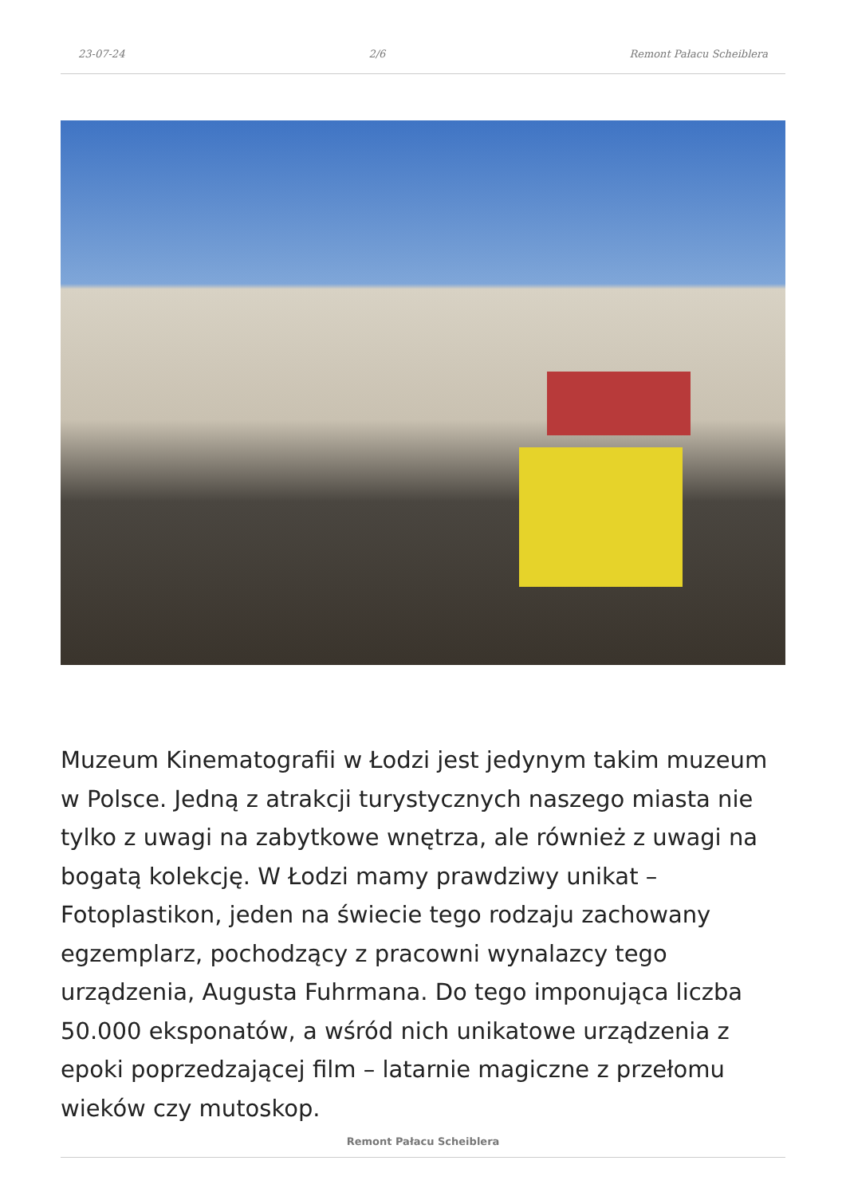23-07-24 2/6 Remont Pałacu Scheiblera
Muzeum Kinematografii w Łodzi jest jedynym takim muzeum w Polsce. Jedną z atrakcji turystycznych naszego miasta nie tylko z uwagi na zabytkowe wnętrza, ale również z uwagi na bogatą kolekcję. W Łodzi mamy prawdziwy unikat – Fotoplastikon, jeden na świecie tego rodzaju zachowany egzemplarz, pochodzący z pracowni wynalazcy tego urządzenia, Augusta Fuhrmana. Do tego imponująca liczba 50.000 eksponatów, a wśród nich unikatowe urządzenia z epoki poprzedzającej film – latarnie magiczne z przełomu wieków czy mutoskop.
Remont Pałacu Scheiblera